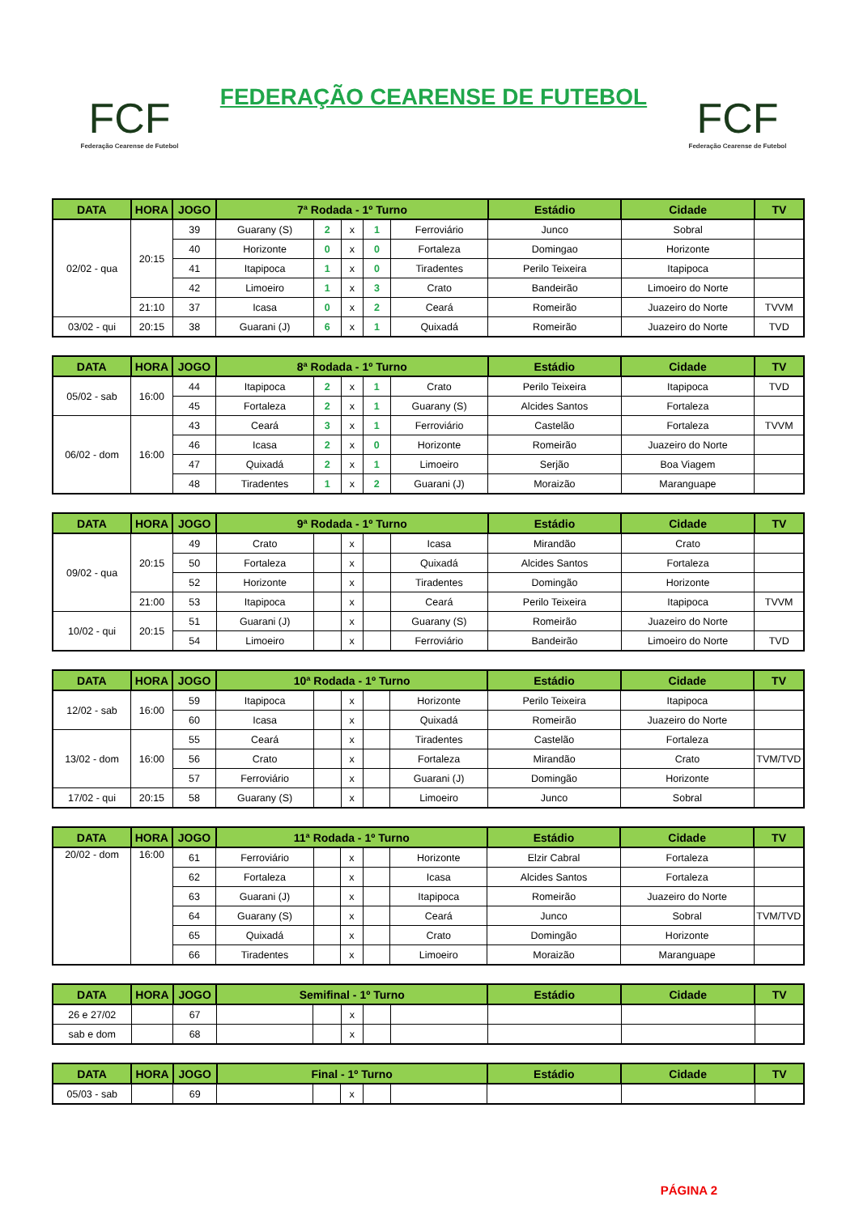FCF
Federação Cearense de Futebol
FEDERAÇÃO CEARENSE DE FUTEBOL
FCF
Federação Cearense de Futebol
| DATA | HORA | JOGO | 7ª Rodada - 1º Turno | | | | | Estádio | Cidade | TV |
| --- | --- | --- | --- | --- | --- | --- | --- | --- | --- | --- |
| 02/02 - qua | 20:15 | 39 | Guarany (S) | 2 | x | 1 | Ferroviário | Junco | Sobral | |
| | | 40 | Horizonte | 0 | x | 0 | Fortaleza | Domingao | Horizonte | |
| | | 41 | Itapipoca | 1 | x | 0 | Tiradentes | Perilo Teixeira | Itapipoca | |
| | | 42 | Limoeiro | 1 | x | 3 | Crato | Bandeirão | Limoeiro do Norte | |
| | 21:10 | 37 | Icasa | 0 | x | 2 | Ceará | Romeirão | Juazeiro do Norte | TVVM |
| 03/02 - qui | 20:15 | 38 | Guarani (J) | 6 | x | 1 | Quixadá | Romeirão | Juazeiro do Norte | TVD |
| DATA | HORA | JOGO | 8ª Rodada - 1º Turno | | | | | Estádio | Cidade | TV |
| --- | --- | --- | --- | --- | --- | --- | --- | --- | --- | --- |
| 05/02 - sab | 16:00 | 44 | Itapipoca | 2 | x | 1 | Crato | Perilo Teixeira | Itapipoca | TVD |
| | | 45 | Fortaleza | 2 | x | 1 | Guarany (S) | Alcides Santos | Fortaleza | |
| 06/02 - dom | 16:00 | 43 | Ceará | 3 | x | 1 | Ferroviário | Castelão | Fortaleza | TVVM |
| | | 46 | Icasa | 2 | x | 0 | Horizonte | Romeirão | Juazeiro do Norte | |
| | | 47 | Quixadá | 2 | x | 1 | Limoeiro | Serjão | Boa Viagem | |
| | | 48 | Tiradentes | 1 | x | 2 | Guarani (J) | Moraizão | Maranguape | |
| DATA | HORA | JOGO | 9ª Rodada - 1º Turno | | | | | Estádio | Cidade | TV |
| --- | --- | --- | --- | --- | --- | --- | --- | --- | --- | --- |
| 09/02 - qua | 20:15 | 49 | Crato | | x | | Icasa | Mirandão | Crato | |
| | | 50 | Fortaleza | | x | | Quixadá | Alcides Santos | Fortaleza | |
| | | 52 | Horizonte | | x | | Tiradentes | Domingão | Horizonte | |
| | 21:00 | 53 | Itapipoca | | x | | Ceará | Perilo Teixeira | Itapipoca | TVVM |
| 10/02 - qui | 20:15 | 51 | Guarani (J) | | x | | Guarany (S) | Romeirão | Juazeiro do Norte | |
| | | 54 | Limoeiro | | x | | Ferroviário | Bandeirão | Limoeiro do Norte | TVD |
| DATA | HORA | JOGO | 10ª Rodada - 1º Turno | | | | | Estádio | Cidade | TV |
| --- | --- | --- | --- | --- | --- | --- | --- | --- | --- | --- |
| 12/02 - sab | 16:00 | 59 | Itapipoca | | x | | Horizonte | Perilo Teixeira | Itapipoca | |
| | | 60 | Icasa | | x | | Quixadá | Romeirão | Juazeiro do Norte | |
| 13/02 - dom | 16:00 | 55 | Ceará | | x | | Tiradentes | Castelão | Fortaleza | |
| | | 56 | Crato | | x | | Fortaleza | Mirandão | Crato | TVM/TVD |
| | | 57 | Ferroviário | | x | | Guarani (J) | Domingão | Horizonte | |
| 17/02 - qui | 20:15 | 58 | Guarany (S) | | x | | Limoeiro | Junco | Sobral | |
| DATA | HORA | JOGO | 11ª Rodada - 1º Turno | | | | | Estádio | Cidade | TV |
| --- | --- | --- | --- | --- | --- | --- | --- | --- | --- | --- |
| 20/02 - dom | 16:00 | 61 | Ferroviário | | x | | Horizonte | Elzir Cabral | Fortaleza | |
| | | 62 | Fortaleza | | x | | Icasa | Alcides Santos | Fortaleza | |
| | | 63 | Guarani (J) | | x | | Itapipoca | Romeirão | Juazeiro do Norte | |
| | | 64 | Guarany (S) | | x | | Ceará | Junco | Sobral | TVM/TVD |
| | | 65 | Quixadá | | x | | Crato | Domingão | Horizonte | |
| | | 66 | Tiradentes | | x | | Limoeiro | Moraizão | Maranguape | |
| DATA | HORA | JOGO | Semifinal - 1º Turno | | | | | Estádio | Cidade | TV |
| --- | --- | --- | --- | --- | --- | --- | --- | --- | --- | --- |
| 26 e 27/02 | | 67 | | | x | | | | | |
| sab e dom | | 68 | | | x | | | | | |
| DATA | HORA | JOGO | Final - 1º Turno | | | | | Estádio | Cidade | TV |
| --- | --- | --- | --- | --- | --- | --- | --- | --- | --- | --- |
| 05/03 - sab | | 69 | | | x | | | | | |
PÁGINA 2